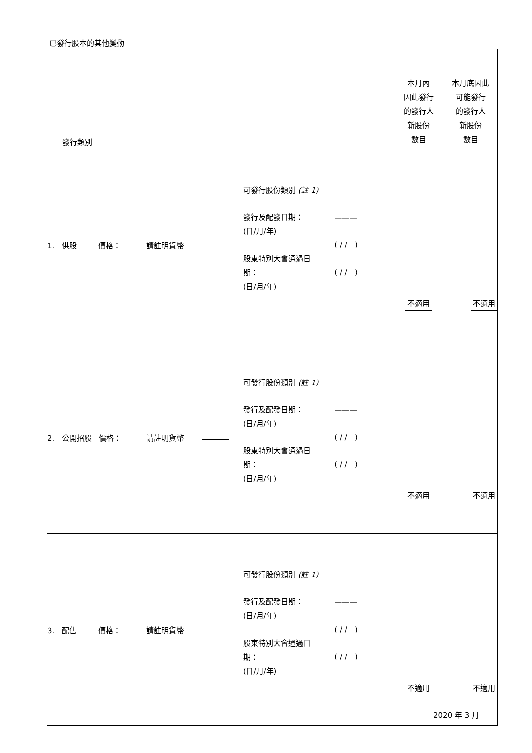已發行股本的其他變動
| 發行類別 | | | | | 本月內 因此發行 的發行人 新股份 數目 | 本月底因此 可能發行 的發行人 新股份 數目 |
| 1. 供股 價格： | 請註明貨幣 | | 可發行股份類別 (註 1) 發行及配發日期： (日/月/年) 股東特別大會通過日 期： (日/月/年) | ——— ( / / ) ( / / ) | 不適用 | 不適用 |
| 2. 公開招股 價格： | 請註明貨幣 | | 可發行股份類別 (註 1) 發行及配發日期： (日/月/年) 股東特別大會通過日 期： (日/月/年) | ——— ( / / ) ( / / ) | 不適用 | 不適用 |
| 3. 配售 價格： | 請註明貨幣 | | 可發行股份類別 (註 1) 發行及配發日期： (日/月/年) 股東特別大會通過日 期： (日/月/年) | ——— ( / / ) ( / / ) | 不適用 | 不適用 |
2020 年 3 月